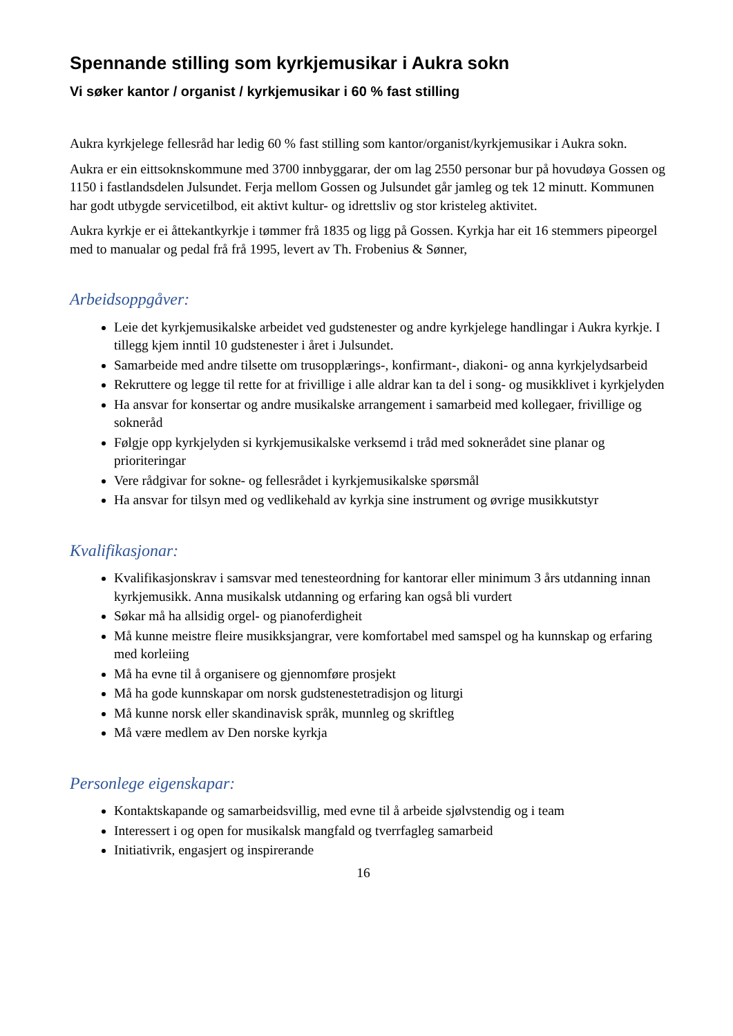Spennande stilling som kyrkjemusikar i Aukra sokn
Vi søker kantor / organist / kyrkjemusikar i 60 % fast stilling
Aukra kyrkjelege fellesråd har ledig 60 % fast stilling som kantor/organist/kyrkjemusikar i Aukra sokn.
Aukra er ein eittsoknskommune med 3700 innbyggarar, der om lag 2550 personar bur på hovudøya Gossen og 1150 i fastlandsdelen Julsundet. Ferja mellom Gossen og Julsundet går jamleg og tek 12 minutt. Kommunen har godt utbygde servicetilbod, eit aktivt kultur- og idrettsliv og stor kristeleg aktivitet.
Aukra kyrkje er ei åttekantkyrkje i tømmer frå 1835 og ligg på Gossen. Kyrkja har eit 16 stemmers pipeorgel med to manualar og pedal frå frå 1995, levert av Th. Frobenius & Sønner,
Arbeidsoppgåver:
Leie det kyrkjemusikalske arbeidet ved gudstenester og andre kyrkjelege handlingar i Aukra kyrkje. I tillegg kjem inntil 10 gudstenester i året i Julsundet.
Samarbeide med andre tilsette om trusopplærings-, konfirmant-, diakoni- og anna kyrkjelydsarbeid
Rekruttere og legge til rette for at frivillige i alle aldrar kan ta del i song- og musikklivet i kyrkjelyden
Ha ansvar for konsertar og andre musikalske arrangement i samarbeid med kollegaer, frivillige og sokneråd
Følgje opp kyrkjelyden si kyrkjemusikalske verksemd i tråd med soknerådet sine planar og prioriteringar
Vere rådgivar for sokne- og fellesrådet i kyrkjemusikalske spørsmål
Ha ansvar for tilsyn med og vedlikehald av kyrkja sine instrument og øvrige musikkutstyr
Kvalifikasjonar:
Kvalifikasjonskrav i samsvar med tenesteordning for kantorar eller minimum 3 års utdanning innan kyrkjemusikk. Anna musikalsk utdanning og erfaring kan også bli vurdert
Søkar må ha allsidig orgel- og pianoferdigheit
Må kunne meistre fleire musikksjangrar, vere komfortabel med samspel og ha kunnskap og erfaring med korleiing
Må ha evne til å organisere og gjennomføre prosjekt
Må ha gode kunnskapar om norsk gudstenestetradisjon og liturgi
Må kunne norsk eller skandinavisk språk, munnleg og skriftleg
Må være medlem av Den norske kyrkja
Personlege eigenskapar:
Kontaktskapande og samarbeidsvillig, med evne til å arbeide sjølvstendig og i team
Interessert i og open for musikalsk mangfald og tverrfagleg samarbeid
Initiativrik, engasjert og inspirerande
16